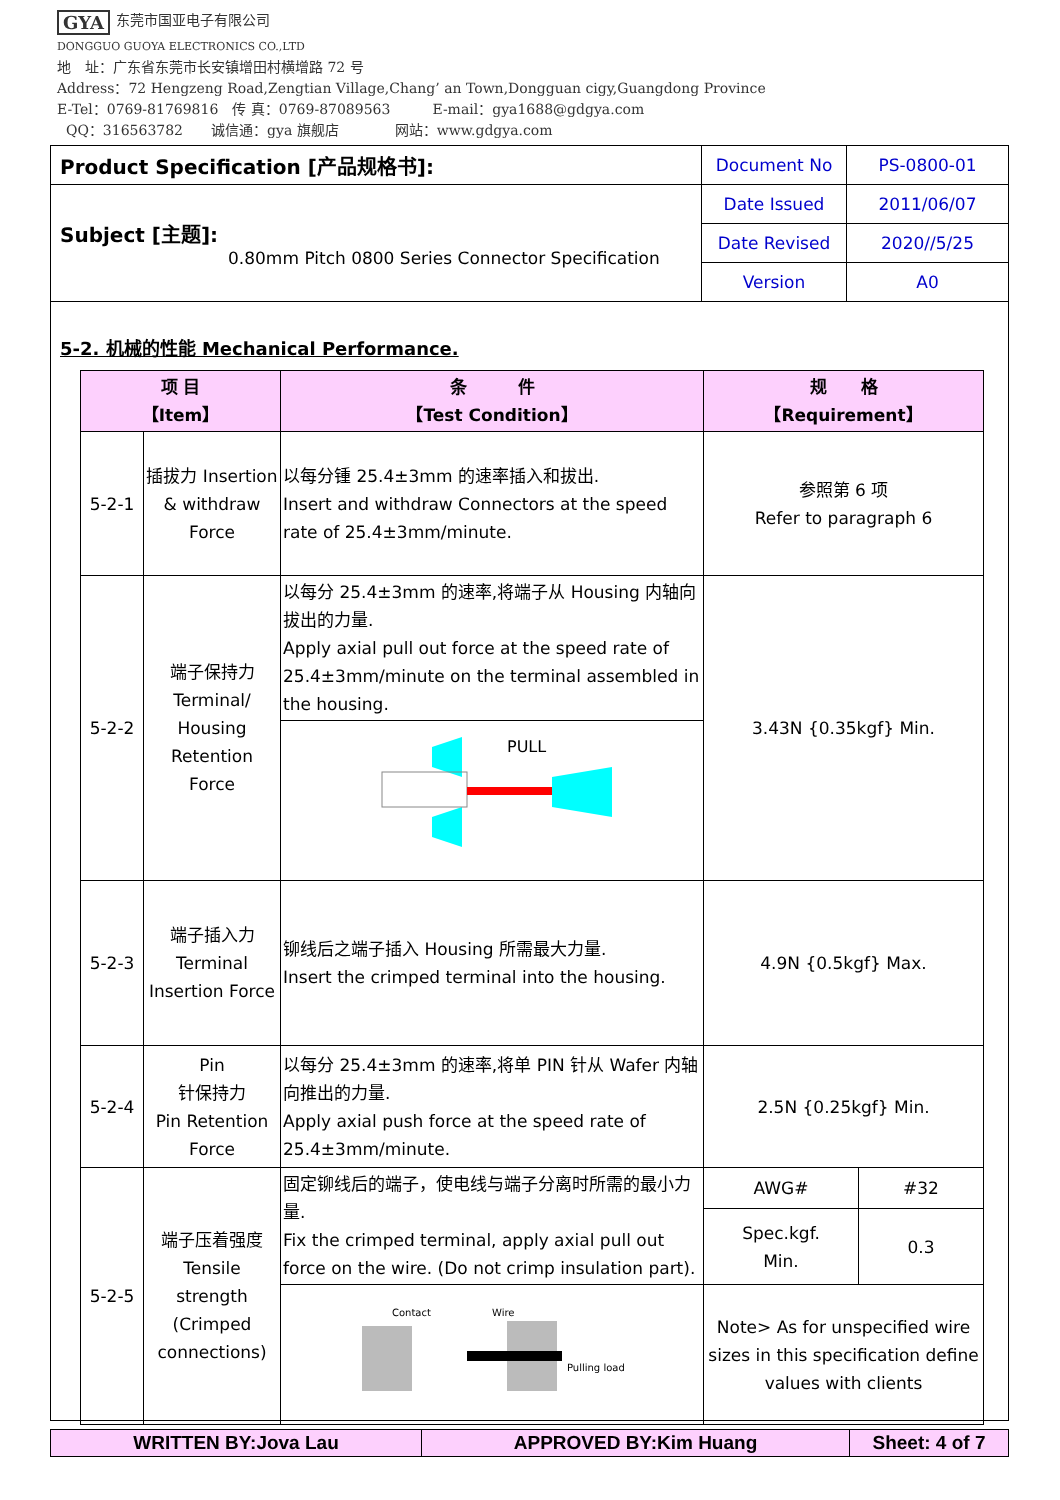GYA 东莞市国亚电子有限公司
DONGGUO GUOYA ELECTRONICS CO.,LTD
地　址：广东省东莞市长安镇增田村横增路 72 号
Address：72 Hengzeng Road,Zengtian Village,Chang’ an Town,Dongguan cigy,Guangdong Province
E-Tel：0769-81769816　传 真：0769-87089563　　　E-mail：gya1688@gdgya.com
QQ：316563782　　诚信通：gya 旗舰店　　　　网站：www.gdgya.com
| Product Specification [产品规格书]: | Document No | PS-0800-01 |
| Subject [主题]: 0.80mm Pitch 0800 Series Connector Specification | Date Issued | 2011/06/07 |
| | Date Revised | 2020//5/25 |
| | Version | A0 |
5-2. 机械的性能 Mechanical Performance.
| 项 目 【Item】 | | 条 件 【Test Condition】 | 规 格 【Requirement】 | |
| --- | --- | --- | --- | --- |
| 5-2-1 | 插拔力 Insertion & withdraw Force | 以每分锺 25.4±3mm 的速率插入和拔出. Insert and withdraw Connectors at the speed rate of 25.4±3mm/minute. | 参照第 6 项 Refer to paragraph 6 | |
| 5-2-2 | 端子保持力 Terminal/ Housing Retention Force | 以每分 25.4±3mm 的速率,将端子从 Housing 内轴向拔出的力量. Apply axial pull out force at the speed rate of 25.4±3mm/minute on the terminal assembled in the housing. | 3.43N {0.35kgf} Min. | |
| | | PULL | | |
| 5-2-3 | 端子插入力 Terminal Insertion Force | 铆线后之端子插入 Housing 所需最大力量. Insert the crimped terminal into the housing. | 4.9N {0.5kgf} Max. | |
| 5-2-4 | Pin 针保持力 Pin Retention Force | 以每分 25.4±3mm 的速率,将单 PIN 针从 Wafer 内轴向推出的力量. Apply axial push force at the speed rate of 25.4±3mm/minute. | 2.5N {0.25kgf} Min. | |
| 5-2-5 | 端子压着强度 Tensile strength (Crimped connections) | 固定铆线后的端子，使电线与端子分离时所需的最小力量. Fix the crimped terminal, apply axial pull out force on the wire. (Do not crimp insulation part). | AWG# | #32 |
| | | | Spec.kgf. Min. | 0.3 |
| | | Contact Wire Pulling load | Note> As for unspecified wire sizes in this specification define values with clients | |
| WRITTEN BY:Jova Lau | APPROVED BY:Kim Huang | Sheet: 4 of 7 |